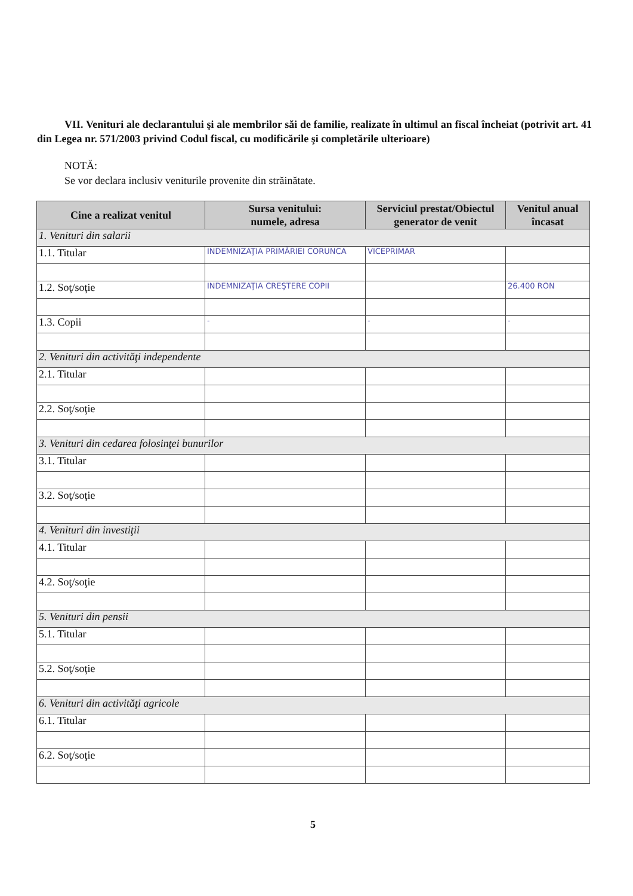VII. Venituri ale declarantului şi ale membrilor săi de familie, realizate în ultimul an fiscal încheiat (potrivit art. 41 din Legea nr. 571/2003 privind Codul fiscal, cu modificările şi completările ulterioare)
NOTĂ:
Se vor declara inclusiv veniturile provenite din străinătate.
| Cine a realizat venitul | Sursa venitului: numele, adresa | Serviciul prestat/Obiectul generator de venit | Venitul anual încasat |
| --- | --- | --- | --- |
| 1. Venituri din salarii | | | |
| 1.1. Titular | INDEMNIZAŢIA PRIMĂRIEI CORUNCA | VICEPRIMAR | |
| 1.2. Soţ/soţie | INDEMNIZAŢIA CREŞTERE COPII | | 26.400 RON |
| 1.3. Copii | - | - | - |
| 2. Venituri din activităţi independente | | | |
| 2.1. Titular | | | |
| 2.2. Soţ/soţie | | | |
| 3. Venituri din cedarea folosinţei bunurilor | | | |
| 3.1. Titular | | | |
| 3.2. Soţ/soţie | | | |
| 4. Venituri din investiţii | | | |
| 4.1. Titular | | | |
| 4.2. Soţ/soţie | | | |
| 5. Venituri din pensii | | | |
| 5.1. Titular | | | |
| 5.2. Soţ/soţie | | | |
| 6. Venituri din activităţi agricole | | | |
| 6.1. Titular | | | |
| 6.2. Soţ/soţie | | | |
5